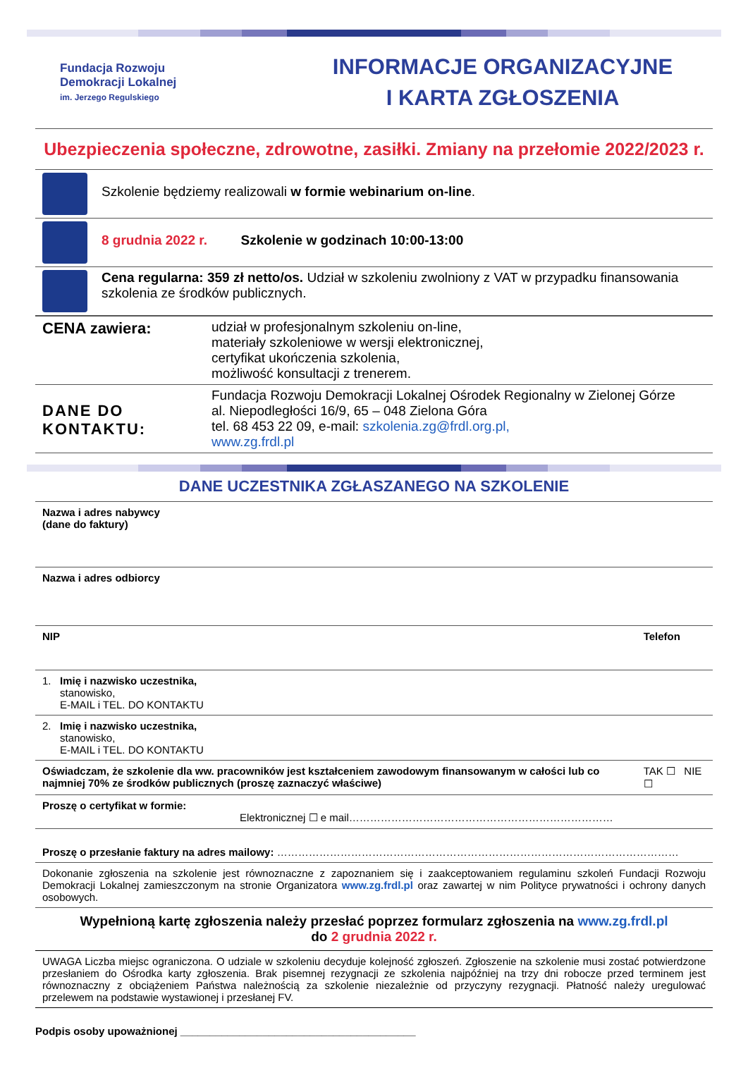Fundacja Rozwoju
Demokracji Lokalnej
im. Jerzego Regulskiego
INFORMACJE ORGANIZACYJNE
I KARTA ZGŁOSZENIA
Ubezpieczenia społeczne, zdrowotne, zasiłki. Zmiany na przełomie 2022/2023 r.
| | Szkolenie będziemy realizowali w formie webinarium on-line . |
| | 8 grudnia 2022 r. Szkolenie w godzinach 10:00-13:00 |
| | Cena regularna: 359 zł netto/os. Udział w szkoleniu zwolniony z VAT w przypadku finansowania szkolenia ze środków publicznych. |
| CENA zawiera: | udział w profesjonalnym szkoleniu on-line, materiały szkoleniowe w wersji elektronicznej, certyfikat ukończenia szkolenia, możliwość konsultacji z trenerem. |
| DANE DO KONTAKTU: | Fundacja Rozwoju Demokracji Lokalnej Ośrodek Regionalny w Zielonej Górze al. Niepodległości 16/9, 65 – 048 Zielona Góra tel. 68 453 22 09, e-mail: szkolenia.zg@frdl.org.pl, www.zg.frdl.pl |
DANE UCZESTNIKA ZGŁASZANEGO NA SZKOLENIE
| Nazwa i adres nabywcy (dane do faktury) | | |
| Nazwa i adres odbiorcy | | |
| NIP | Telefon | |
| 1. Imię i nazwisko uczestnika, stanowisko, E-MAIL i TEL. DO KONTAKTU | | |
| 2. Imię i nazwisko uczestnika, stanowisko, E-MAIL i TEL. DO KONTAKTU | | |
| Oświadczam, że szkolenie dla ww. pracowników jest kształceniem zawodowym finansowanym w całości lub co najmniej 70% ze środków publicznych (proszę zaznaczyć właściwe) | | TAK ☐ NIE ☐ |
| Proszę o certyfikat w formie: Elektronicznej ☐ e mail………………………………………………………………… | | |
| Proszę o przesłanie faktury na adres mailowy: …………………………………………………………………………………………………… | | |
| Dokonanie zgłoszenia na szkolenie jest równoznaczne z zapoznaniem się i zaakceptowaniem regulaminu szkoleń Fundacji Rozwoju Demokracji Lokalnej zamieszczonym na stronie Organizatora www.zg.frdl.pl oraz zawartej w nim Polityce prywatności i ochrony danych osobowych. | | |
Wypełnioną kartę zgłoszenia należy przesłać poprzez formularz zgłoszenia na www.zg.frdl.pl
do 2 grudnia 2022 r.
UWAGA Liczba miejsc ograniczona. O udziale w szkoleniu decyduje kolejność zgłoszeń. Zgłoszenie na szkolenie musi zostać potwierdzone przesłaniem do Ośrodka karty zgłoszenia. Brak pisemnej rezygnacji ze szkolenia najpóźniej na trzy dni robocze przed terminem jest równoznaczny z obciążeniem Państwa należnością za szkolenie niezależnie od przyczyny rezygnacji. Płatność należy uregulować przelewem na podstawie wystawionej i przesłanej FV.
Podpis osoby upoważnionej ________________________________________